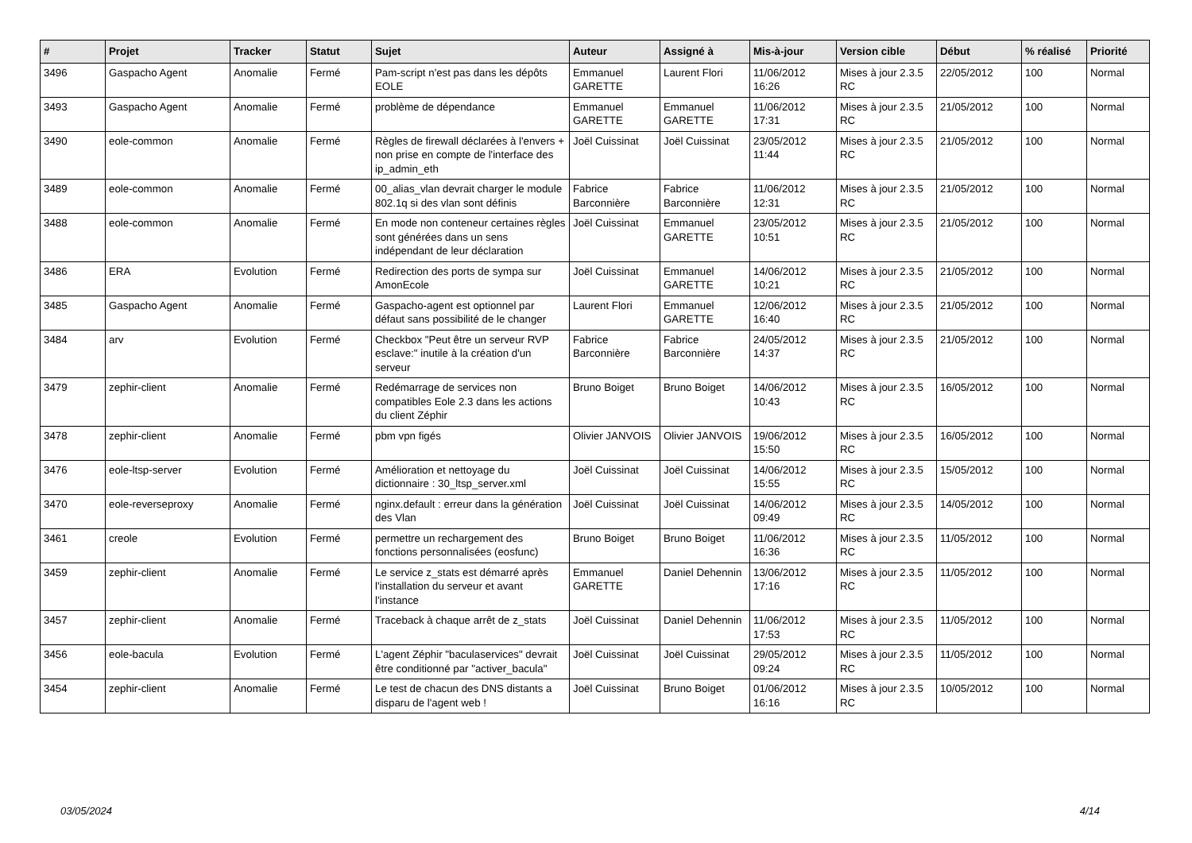| # | Projet | Tracker | Statut | Sujet | Auteur | Assigné à | Mis-à-jour | Version cible | Début | % réalisé | Priorité |
| --- | --- | --- | --- | --- | --- | --- | --- | --- | --- | --- | --- |
| 3496 | Gaspacho Agent | Anomalie | Fermé | Pam-script n'est pas dans les dépôts EOLE | Emmanuel GARETTE | Laurent Flori | 11/06/2012 16:26 | Mises à jour 2.3.5 RC | 22/05/2012 | 100 | Normal |
| 3493 | Gaspacho Agent | Anomalie | Fermé | problème de dépendance | Emmanuel GARETTE | Emmanuel GARETTE | 11/06/2012 17:31 | Mises à jour 2.3.5 RC | 21/05/2012 | 100 | Normal |
| 3490 | eole-common | Anomalie | Fermé | Règles de firewall déclarées à l'envers + non prise en compte de l'interface des ip_admin_eth | Joël Cuissinat | Joël Cuissinat | 23/05/2012 11:44 | Mises à jour 2.3.5 RC | 21/05/2012 | 100 | Normal |
| 3489 | eole-common | Anomalie | Fermé | 00_alias_vlan devrait charger le module 802.1q si des vlan sont définis | Fabrice Barconnière | Fabrice Barconnière | 11/06/2012 12:31 | Mises à jour 2.3.5 RC | 21/05/2012 | 100 | Normal |
| 3488 | eole-common | Anomalie | Fermé | En mode non conteneur certaines règles sont générées dans un sens indépendant de leur déclaration | Joël Cuissinat | Emmanuel GARETTE | 23/05/2012 10:51 | Mises à jour 2.3.5 RC | 21/05/2012 | 100 | Normal |
| 3486 | ERA | Evolution | Fermé | Redirection des ports de sympa sur AmonEcole | Joël Cuissinat | Emmanuel GARETTE | 14/06/2012 10:21 | Mises à jour 2.3.5 RC | 21/05/2012 | 100 | Normal |
| 3485 | Gaspacho Agent | Anomalie | Fermé | Gaspacho-agent est optionnel par défaut sans possibilité de le changer | Laurent Flori | Emmanuel GARETTE | 12/06/2012 16:40 | Mises à jour 2.3.5 RC | 21/05/2012 | 100 | Normal |
| 3484 | arv | Evolution | Fermé | Checkbox "Peut être un serveur RVP esclave:" inutile à la création d'un serveur | Fabrice Barconnière | Fabrice Barconnière | 24/05/2012 14:37 | Mises à jour 2.3.5 RC | 21/05/2012 | 100 | Normal |
| 3479 | zephir-client | Anomalie | Fermé | Redémarrage de services non compatibles Eole 2.3 dans les actions du client Zéphir | Bruno Boiget | Bruno Boiget | 14/06/2012 10:43 | Mises à jour 2.3.5 RC | 16/05/2012 | 100 | Normal |
| 3478 | zephir-client | Anomalie | Fermé | pbm vpn figés | Olivier JANVOIS | Olivier JANVOIS | 19/06/2012 15:50 | Mises à jour 2.3.5 RC | 16/05/2012 | 100 | Normal |
| 3476 | eole-ltsp-server | Evolution | Fermé | Amélioration et nettoyage du dictionnaire : 30_ltsp_server.xml | Joël Cuissinat | Joël Cuissinat | 14/06/2012 15:55 | Mises à jour 2.3.5 RC | 15/05/2012 | 100 | Normal |
| 3470 | eole-reverseproxy | Anomalie | Fermé | nginx.default : erreur dans la génération des Vlan | Joël Cuissinat | Joël Cuissinat | 14/06/2012 09:49 | Mises à jour 2.3.5 RC | 14/05/2012 | 100 | Normal |
| 3461 | creole | Evolution | Fermé | permettre un rechargement des fonctions personnalisées (eosfunc) | Bruno Boiget | Bruno Boiget | 11/06/2012 16:36 | Mises à jour 2.3.5 RC | 11/05/2012 | 100 | Normal |
| 3459 | zephir-client | Anomalie | Fermé | Le service z_stats est démarré après l'installation du serveur et avant l'instance | Emmanuel GARETTE | Daniel Dehennin | 13/06/2012 17:16 | Mises à jour 2.3.5 RC | 11/05/2012 | 100 | Normal |
| 3457 | zephir-client | Anomalie | Fermé | Traceback à chaque arrêt de z_stats | Joël Cuissinat | Daniel Dehennin | 11/06/2012 17:53 | Mises à jour 2.3.5 RC | 11/05/2012 | 100 | Normal |
| 3456 | eole-bacula | Evolution | Fermé | L'agent Zéphir "baculaservices" devrait être conditionné par "activer_bacula" | Joël Cuissinat | Joël Cuissinat | 29/05/2012 09:24 | Mises à jour 2.3.5 RC | 11/05/2012 | 100 | Normal |
| 3454 | zephir-client | Anomalie | Fermé | Le test de chacun des DNS distants a disparu de l'agent web ! | Joël Cuissinat | Bruno Boiget | 01/06/2012 16:16 | Mises à jour 2.3.5 RC | 10/05/2012 | 100 | Normal |
03/05/2024 4/14